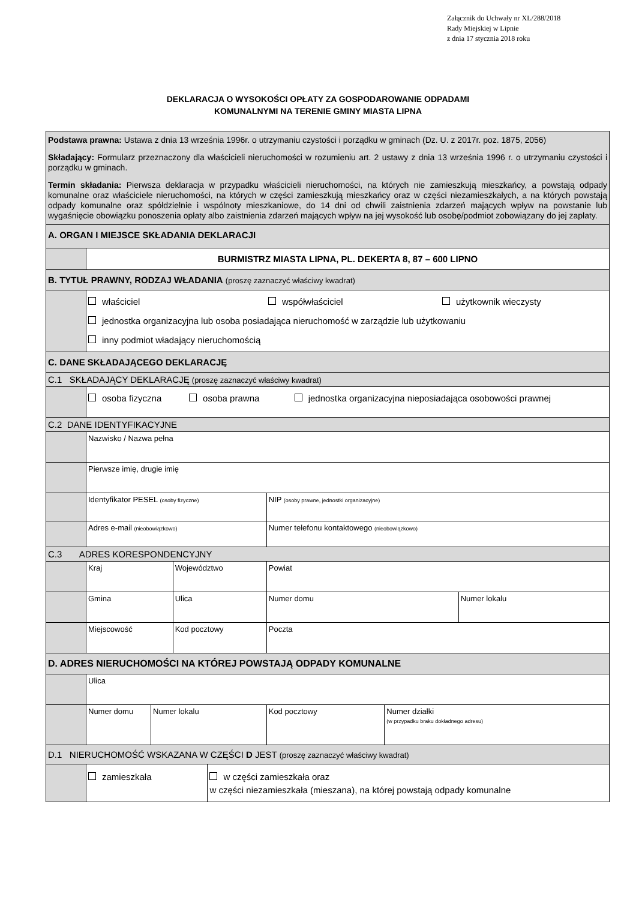Załącznik do Uchwały nr XL/288/2018
Rady Miejskiej w Lipnie
z dnia 17 stycznia 2018 roku
DEKLARACJA O WYSOKOŚCI OPŁATY ZA GOSPODAROWANIE ODPADAMI
KOMUNALNYMI NA TERENIE GMINY MIASTA LIPNA
| Podstawa prawna: Ustawa z dnia 13 września 1996r. o utrzymaniu czystości i porządku w gminach (Dz. U. z 2017r. poz. 1875, 2056) Składający: Formularz przeznaczony dla właścicieli nieruchomości w rozumieniu art. 2 ustawy z dnia 13 września 1996 r. o utrzymaniu czystości i porządku w gminach. Termin składania: Pierwsza deklaracja w przypadku właścicieli nieruchomości, na których nie zamieszkują mieszkańcy, a powstają odpady komunalne oraz właściciele nieruchomości, na których w części zamieszkują mieszkańcy oraz w części niezamieszkałych, a na których powstają odpady komunalne oraz spółdzielnie i wspólnoty mieszkaniowe, do 14 dni od chwili zaistnienia zdarzeń mających wpływ na powstanie lub wygaśnięcie obowiązku ponoszenia opłaty albo zaistnienia zdarzeń mających wpływ na jej wysokość lub osobę/podmiot zobowiązany do jej zapłaty. | | | | | | | | |
| A. ORGAN I MIEJSCE SKŁADANIA DEKLARACJI | | | | | | | | |
| | BURMISTRZ MIASTA LIPNA, PL. DEKERTA 8, 87 – 600 LIPNO | | | | | | | |
| B. TYTUŁ PRAWNY, RODZAJ WŁADANIA (proszę zaznaczyć właściwy kwadrat) | | | | | | | | |
| | właściciel współwłaściciel użytkownik wieczysty jednostka organizacyjna lub osoba posiadająca nieruchomość w zarządzie lub użytkowaniu inny podmiot władający nieruchomością | | | | | | | |
| C. DANE SKŁADAJĄCEGO DEKLARACJĘ | | | | | | | | |
| C.1 SKŁADAJĄCY DEKLARACJĘ (proszę zaznaczyć właściwy kwadrat) | | | | | | | | |
| | osoba fizyczna osoba prawna jednostka organizacyjna nieposiadająca osobowości prawnej | | | | | | | |
| C.2 DANE IDENTYFIKACYJNE | | | | | | | | |
| | Nazwisko / Nazwa pełna | | | | | | | |
| | Pierwsze imię, drugie imię | | | | | | | |
| | Identyfikator PESEL (osoby fizyczne) | | | | NIP (osoby prawne, jednostki organizacyjne) | | | |
| | Adres e-mail (nieobowiązkowo) | | | | Numer telefonu kontaktowego (nieobowiązkowo) | | | |
| C.3 ADRES KORESPONDENCYJNY | | | | | | | | |
| | Kraj | | Województwo | | | Powiat | | |
| | Gmina | | Ulica | | | Numer domu | | Numer lokalu |
| | Miejscowość | | Kod pocztowy | | | Poczta | | |
| D. ADRES NIERUCHOMOŚCI NA KTÓREJ POWSTAJĄ ODPADY KOMUNALNE | | | | | | | | |
| | Ulica | | | | | | | |
| | Numer domu | Numer lokalu | | | Kod pocztowy | | Numer działki (w przypadku braku dokładnego adresu) | |
| D.1 NIERUCHOMOŚĆ WSKAZANA W CZĘŚCI D JEST (proszę zaznaczyć właściwy kwadrat) | | | | | | | | |
| | zamieszkała | | | w części zamieszkała oraz w części niezamieszkała (mieszana), na której powstają odpady komunalne | | | | |